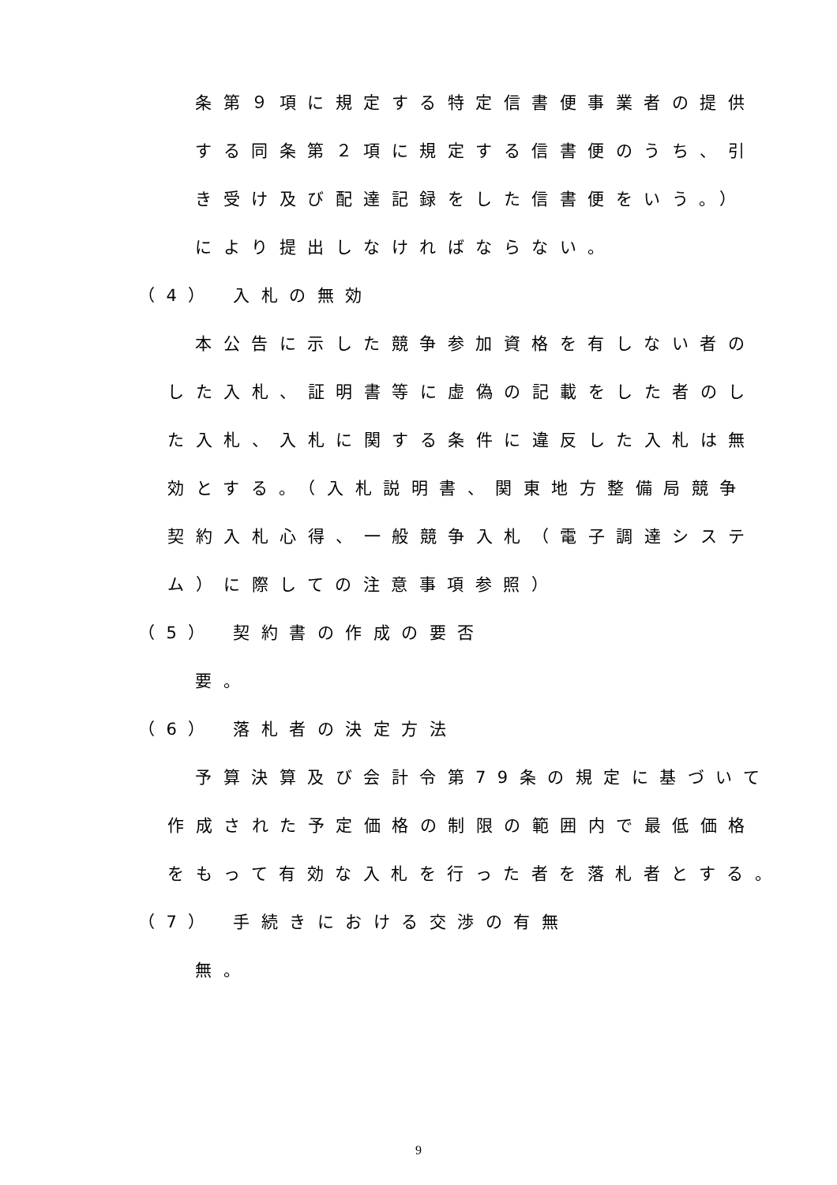条第９項に規定する特定信書便事業者の提供
する同条第２項に規定する信書便のうち、引
き受け及び配達記録をした信書便をいう。）
により提出しなければならない。
（4） 入札の無効
本公告に示した競争参加資格を有しない者の
した入札、証明書等に虚偽の記載をした者のし
た入札、入札に関する条件に違反した入札は無
効とする。（入札説明書、関東地方整備局競争
契約入札心得、一般競争入札（電子調達システ
ム）に際しての注意事項参照）
（5） 契約書の作成の要否
要。
（6） 落札者の決定方法
予算決算及び会計令第79条の規定に基づいて
作成された予定価格の制限の範囲内で最低価格
をもって有効な入札を行った者を落札者とする。
（7） 手続きにおける交渉の有無
無。
9